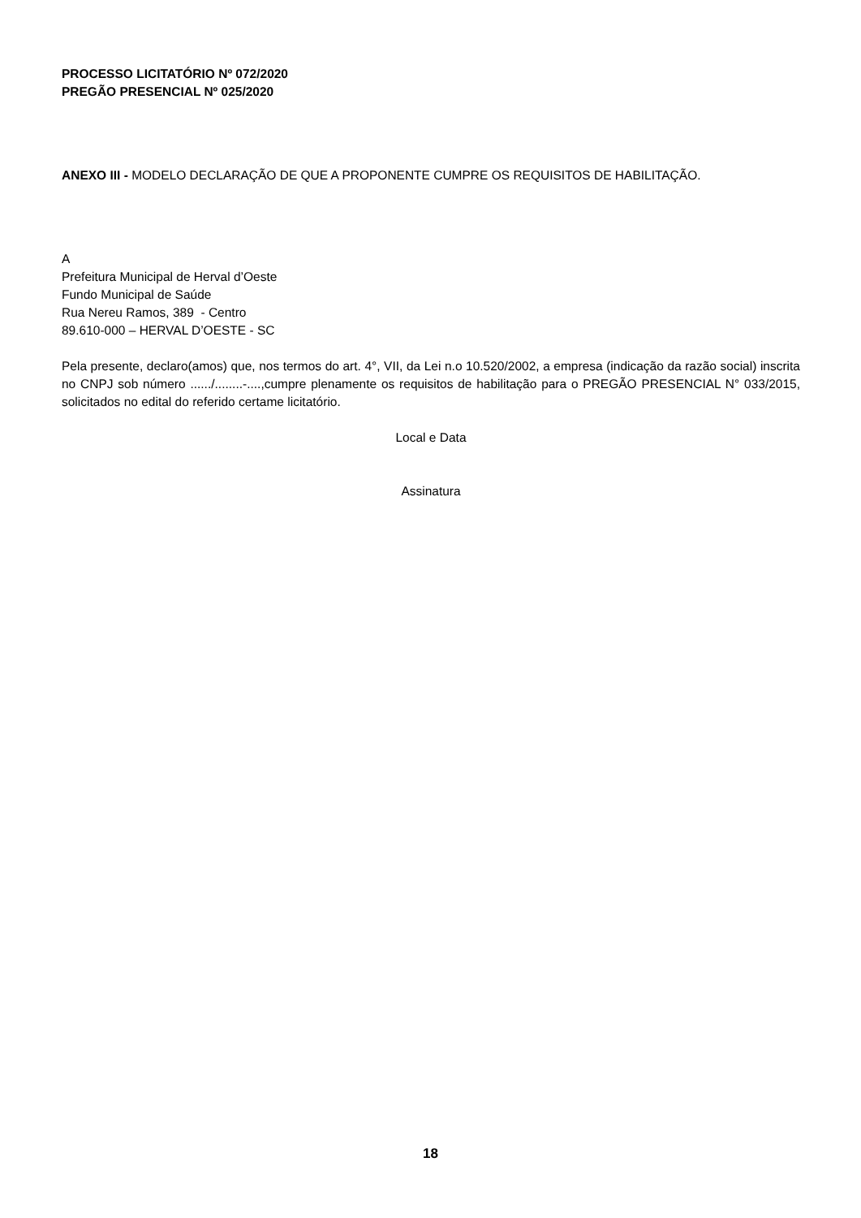PROCESSO LICITATÓRIO Nº 072/2020
PREGÃO PRESENCIAL Nº 025/2020
ANEXO III - MODELO DECLARAÇÃO DE QUE A PROPONENTE CUMPRE OS REQUISITOS DE HABILITAÇÃO.
A
Prefeitura Municipal de Herval d’Oeste
Fundo Municipal de Saúde
Rua Nereu Ramos, 389 - Centro
89.610-000 – HERVAL D’OESTE - SC
Pela presente, declaro(amos) que, nos termos do art. 4°, VII, da Lei n.o 10.520/2002, a empresa (indicação da razão social) inscrita no CNPJ sob número ....../........-....,cumpre plenamente os requisitos de habilitação para o PREGÃO PRESENCIAL N° 033/2015, solicitados no edital do referido certame licitatório.
Local e Data
Assinatura
18